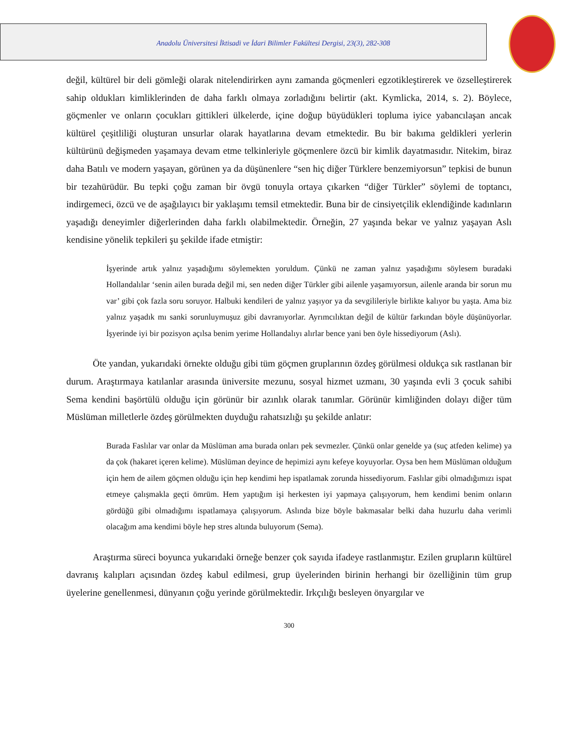Anadolu Üniversitesi İktisadi ve İdari Bilimler Fakültesi Dergisi, 23(3), 282-308
değil, kültürel bir deli gömleği olarak nitelendirirken aynı zamanda göçmenleri egzotikleştirerek ve özselleştirerek sahip oldukları kimliklerinden de daha farklı olmaya zorladığını belirtir (akt. Kymlicka, 2014, s. 2). Böylece, göçmenler ve onların çocukları gittikleri ülkelerde, içine doğup büyüdükleri topluma iyice yabancılaşan ancak kültürel çeşitliliği oluşturan unsurlar olarak hayatlarına devam etmektedir. Bu bir bakıma geldikleri yerlerin kültürünü değişmeden yaşamaya devam etme telkinleriyle göçmenlere özcü bir kimlik dayatmasıdır. Nitekim, biraz daha Batılı ve modern yaşayan, görünen ya da düşünenlere “sen hiç diğer Türklere benzemiyorsun” tepkisi de bunun bir tezahürüdür. Bu tepki çoğu zaman bir övgü tonuyla ortaya çıkarken “diğer Türkler” söylemi de toptancı, indirgemeci, özcü ve de aşağılayıcı bir yaklaşımı temsil etmektedir. Buna bir de cinsiyetçilik eklendiğinde kadınların yaşadığı deneyimler diğerlerinden daha farklı olabilmektedir. Örneğin, 27 yaşında bekar ve yalnız yaşayan Aslı kendisine yönelik tepkileri şu şekilde ifade etmiştir:
İşyerinde artık yalnız yaşadığımı söylemekten yoruldum. Çünkü ne zaman yalnız yaşadığımı söylesem buradaki Hollandalılar ‘senin ailen burada değil mi, sen neden diğer Türkler gibi ailenle yaşamıyorsun, ailenle aranda bir sorun mu var’ gibi çok fazla soru soruyor. Halbuki kendileri de yalnız yaşıyor ya da sevgilileriyle birlikte kalıyor bu yaşta. Ama biz yalnız yaşadık mı sanki sorunluymuşuz gibi davranıyorlar. Ayrımcılıktan değil de kültür farkından böyle düşünüyorlar. İşyerinde iyi bir pozisyon açılsa benim yerime Hollandalıyı alırlar bence yani ben öyle hissediyorum (Aslı).
Öte yandan, yukarıdaki örnekte olduğu gibi tüm göçmen gruplarının özdeş görülmesi oldukça sık rastlanan bir durum. Araştırmaya katılanlar arasında üniversite mezunu, sosyal hizmet uzmanı, 30 yaşında evli 3 çocuk sahibi Sema kendini başörtülü olduğu için görünür bir azınlık olarak tanımlar. Görünür kimliğinden dolayı diğer tüm Müslüman milletlerle özdeş görülmekten duyduğu rahatsızlığı şu şekilde anlatır:
Burada Faslılar var onlar da Müslüman ama burada onları pek sevmezler. Çünkü onlar genelde ya (suç atfeden kelime) ya da çok (hakaret içeren kelime). Müslüman deyince de hepimizi aynı kefeye koyuyorlar. Oysa ben hem Müslüman olduğum için hem de ailem göçmen olduğu için hep kendimi hep ispatlamak zorunda hissediyorum. Faslılar gibi olmadığımızı ispat etmeye çalışmakla geçti ömrüm. Hem yaptığım işi herkesten iyi yapmaya çalışıyorum, hem kendimi benim onların gördüğü gibi olmadığımı ispatlamaya çalışıyorum. Aslında bize böyle bakmasalar belki daha huzurlu daha verimli olacağım ama kendimi böyle hep stres altında buluyorum (Sema).
Araştırma süreci boyunca yukarıdaki örneğe benzer çok sayıda ifadeye rastlanmıştır. Ezilen grupların kültürel davranış kalıpları açısından özdeş kabul edilmesi, grup üyelerinden birinin herhangi bir özelliğinin tüm grup üyelerine genellenmesi, dünyanın çoğu yerinde görülmektedir. Irkçılığı besleyen önyargılar ve
300